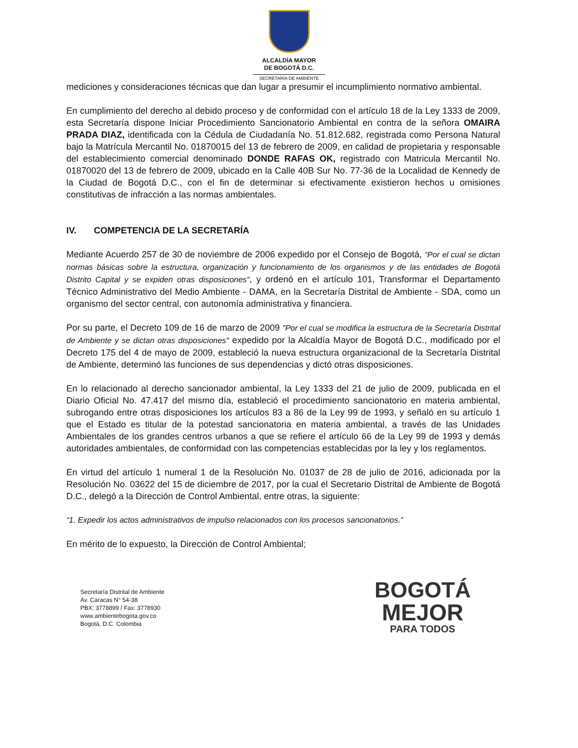ALCALDÍA MAYOR
DE BOGOTÁ D.C.
SECRETARÍA DE AMBIENTE
mediciones y consideraciones técnicas que dan lugar a presumir el incumplimiento normativo ambiental.
En cumplimiento del derecho al debido proceso y de conformidad con el artículo 18 de la Ley 1333 de 2009, esta Secretaría dispone Iniciar Procedimiento Sancionatorio Ambiental en contra de la señora OMAIRA PRADA DIAZ, identificada con la Cédula de Ciudadanía No. 51.812.682, registrada como Persona Natural bajo la Matrícula Mercantil No. 01870015 del 13 de febrero de 2009, en calidad de propietaria y responsable del establecimiento comercial denominado DONDE RAFAS OK, registrado con Matricula Mercantil No. 01870020 del 13 de febrero de 2009, ubicado en la Calle 40B Sur No. 77-36 de la Localidad de Kennedy de la Ciudad de Bogotá D.C., con el fin de determinar si efectivamente existieron hechos u omisiones constitutivas de infracción a las normas ambientales.
IV. COMPETENCIA DE LA SECRETARÍA
Mediante Acuerdo 257 de 30 de noviembre de 2006 expedido por el Consejo de Bogotá, “Por el cual se dictan normas básicas sobre la estructura, organización y funcionamiento de los organismos y de las entidades de Bogotá Distrito Capital y se expiden otras disposiciones”, y ordenó en el artículo 101, Transformar el Departamento Técnico Administrativo del Medio Ambiente - DAMA, en la Secretaría Distrital de Ambiente - SDA, como un organismo del sector central, con autonomía administrativa y financiera.
Por su parte, el Decreto 109 de 16 de marzo de 2009 "Por el cual se modifica la estructura de la Secretaría Distrital de Ambiente y se dictan otras disposiciones" expedido por la Alcaldía Mayor de Bogotá D.C., modificado por el Decreto 175 del 4 de mayo de 2009, estableció la nueva estructura organizacional de la Secretaría Distrital de Ambiente, determinó las funciones de sus dependencias y dictó otras disposiciones.
En lo relacionado al derecho sancionador ambiental, la Ley 1333 del 21 de julio de 2009, publicada en el Diario Oficial No. 47.417 del mismo día, estableció el procedimiento sancionatorio en materia ambiental, subrogando entre otras disposiciones los artículos 83 a 86 de la Ley 99 de 1993, y señaló en su artículo 1 que el Estado es titular de la potestad sancionatoria en materia ambiental, a través de las Unidades Ambientales de los grandes centros urbanos a que se refiere el artículo 66 de la Ley 99 de 1993 y demás autoridades ambientales, de conformidad con las competencias establecidas por la ley y los reglamentos.
En virtud del artículo 1 numeral 1 de la Resolución No. 01037 de 28 de julio de 2016, adicionada por la Resolución No. 03622 del 15 de diciembre de 2017, por la cual el Secretario Distrital de Ambiente de Bogotá D.C., delegó a la Dirección de Control Ambiental, entre otras, la siguiente:
“1. Expedir los actos administrativos de impulso relacionados con los procesos sancionatorios.”
En mérito de lo expuesto, la Dirección de Control Ambiental;
Secretaría Distrital de Ambiente
Av. Caracas N° 54-38
PBX: 3778899 / Fax: 3778930
www.ambientebogota.gov.co
Bogotá, D.C. Colombia
BOGOTÁ
MEJOR
PARA TODOS